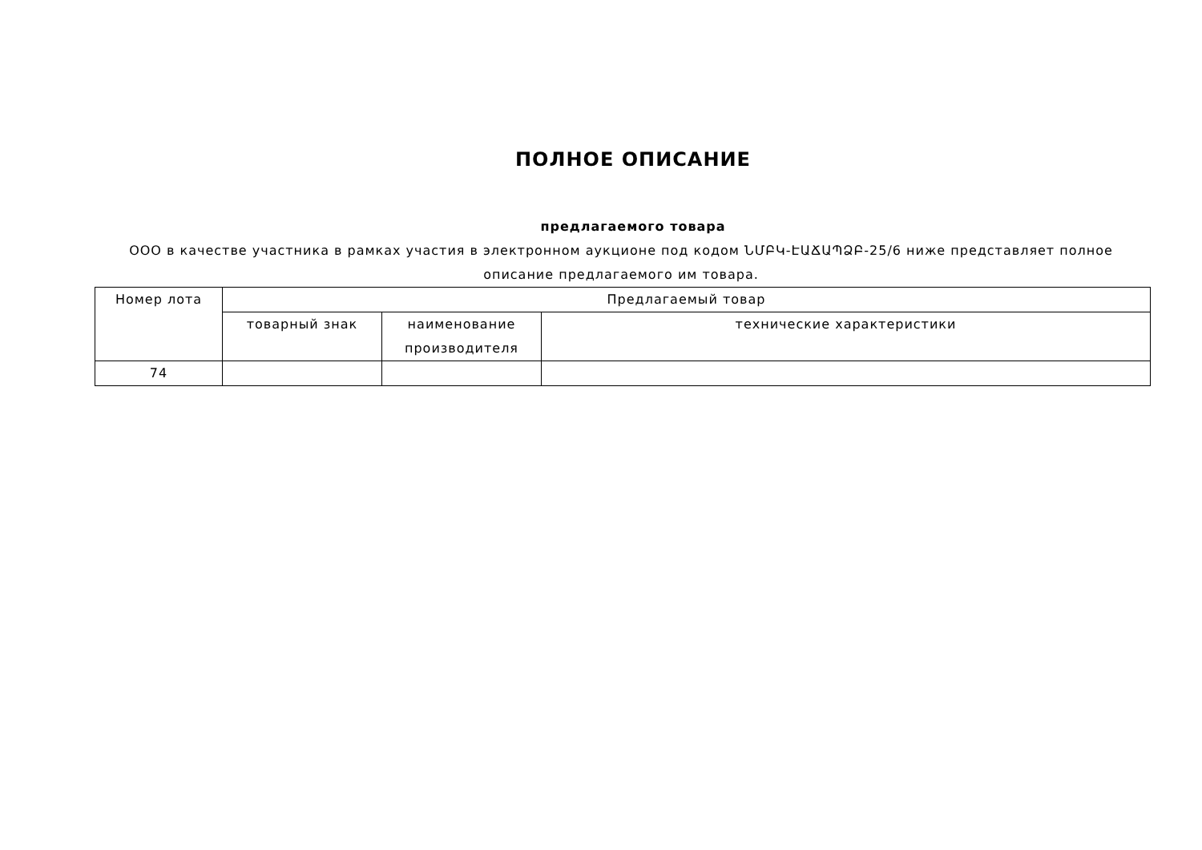ПОЛНОЕ ОПИСАНИЕ
предлагаемого товара
ООО в качестве участника в рамках участия в электронном аукционе под кодом ՆՄԲԿ-ԷԱՃԱՊՁԲ-25/6 ниже представляет полное описание предлагаемого им товара.
| Номер лота | Предлагаемый товар | | |
| --- | --- | --- | --- |
| | товарный знак | наименование производителя | технические характеристики |
| 74 | | | |